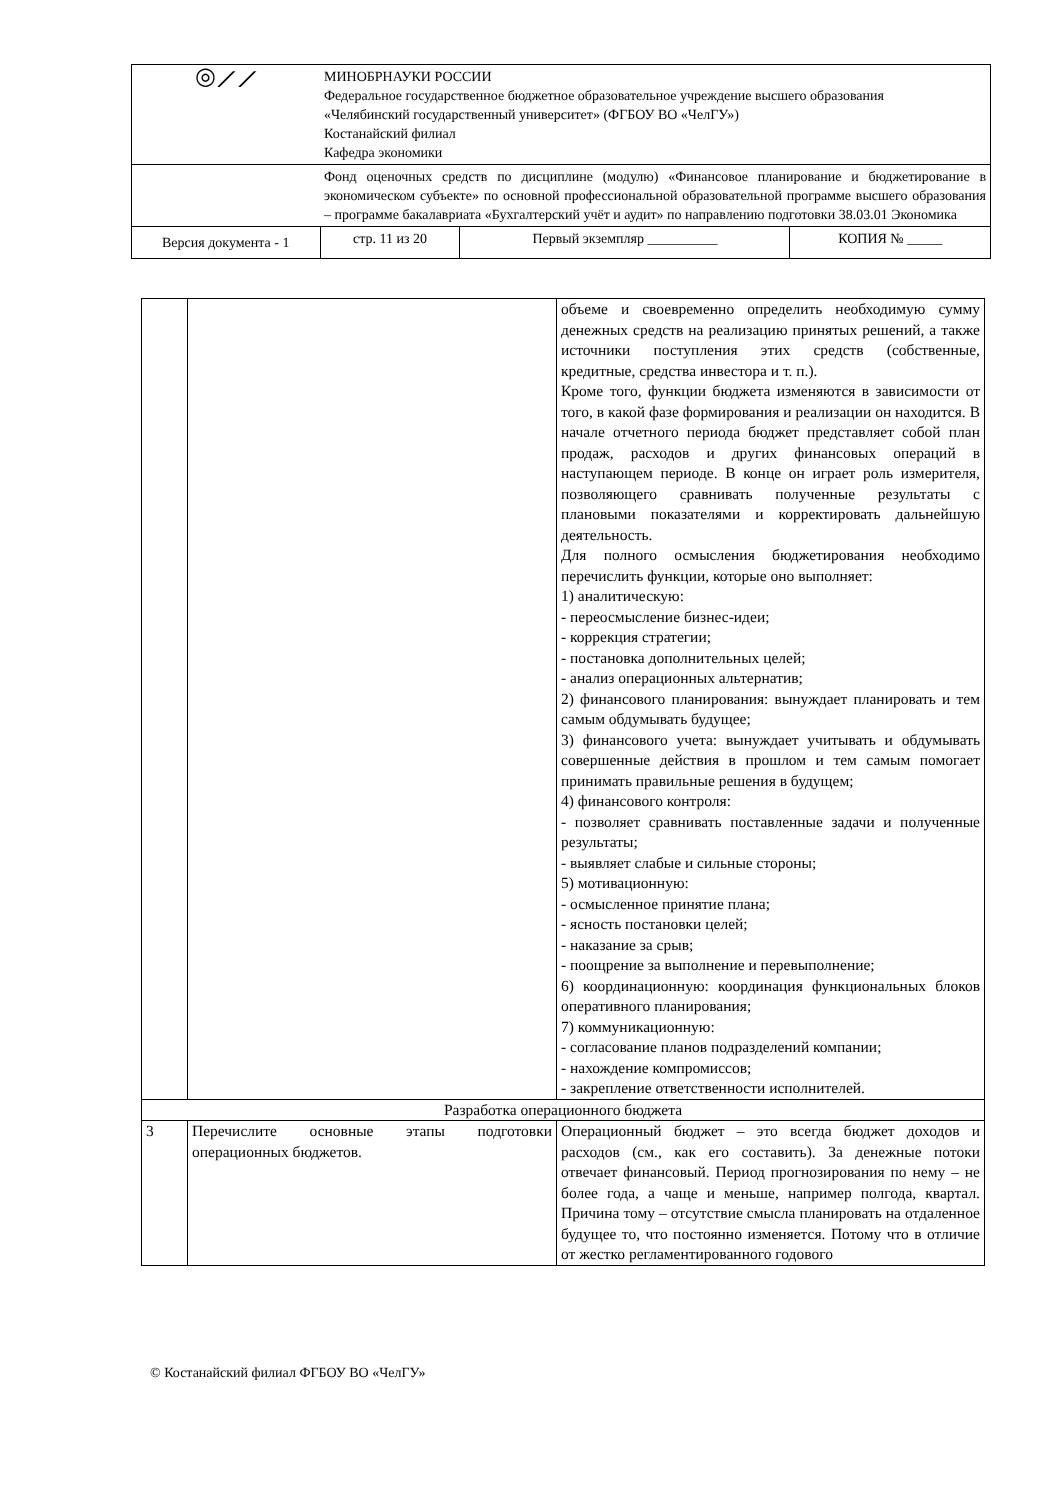| ◎⟋⟋ | МИНОБРНАУКИ РОССИИ Федеральное государственное бюджетное образовательное учреждение высшего образования «Челябинский государственный университет» (ФГБОУ ВО «ЧелГУ») Костанайский филиал Кафедра экономики | | | |
| | Фонд оценочных средств по дисциплине (модулю) «Финансовое планирование и бюджетирование в экономическом субъекте» по основной профессиональной образовательной программе высшего образования – программе бакалавриата «Бухгалтерский учёт и аудит» по направлению подготовки 38.03.01 Экономика | | | |
| Версия документа - 1 | | стр. 11 из 20 | Первый экземпляр __________ | КОПИЯ № _____ |
| | | объеме и своевременно определить необходимую сумму денежных средств на реализацию принятых решений, а также источники поступления этих средств (собственные, кредитные, средства инвестора и т. п.). Кроме того, функции бюджета изменяются в зависимости от того, в какой фазе формирования и реализации он находится. В начале отчетного периода бюджет представляет собой план продаж, расходов и других финансовых операций в наступающем периоде. В конце он играет роль измерителя, позволяющего сравнивать полученные результаты с плановыми показателями и корректировать дальнейшую деятельность. Для полного осмысления бюджетирования необходимо перечислить функции, которые оно выполняет: 1) аналитическую: - переосмысление бизнес-идеи; - коррекция стратегии; - постановка дополнительных целей; - анализ операционных альтернатив; 2) финансового планирования: вынуждает планировать и тем самым обдумывать будущее; 3) финансового учета: вынуждает учитывать и обдумывать совершенные действия в прошлом и тем самым помогает принимать правильные решения в будущем; 4) финансового контроля: - позволяет сравнивать поставленные задачи и полученные результаты; - выявляет слабые и сильные стороны; 5) мотивационную: - осмысленное принятие плана; - ясность постановки целей; - наказание за срыв; - поощрение за выполнение и перевыполнение; 6) координационную: координация функциональных блоков оперативного планирования; 7) коммуникационную: - согласование планов подразделений компании; - нахождение компромиссов; - закрепление ответственности исполнителей. |
| Разработка операционного бюджета | | |
| 3 | Перечислите основные этапы подготовки операционных бюджетов. | Операционный бюджет – это всегда бюджет доходов и расходов (см., как его составить). За денежные потоки отвечает финансовый. Период прогнозирования по нему – не более года, а чаще и меньше, например полгода, квартал. Причина тому – отсутствие смысла планировать на отдаленное будущее то, что постоянно изменяется. Потому что в отличие от жестко регламентированного годового |
© Костанайский филиал ФГБОУ ВО «ЧелГУ»